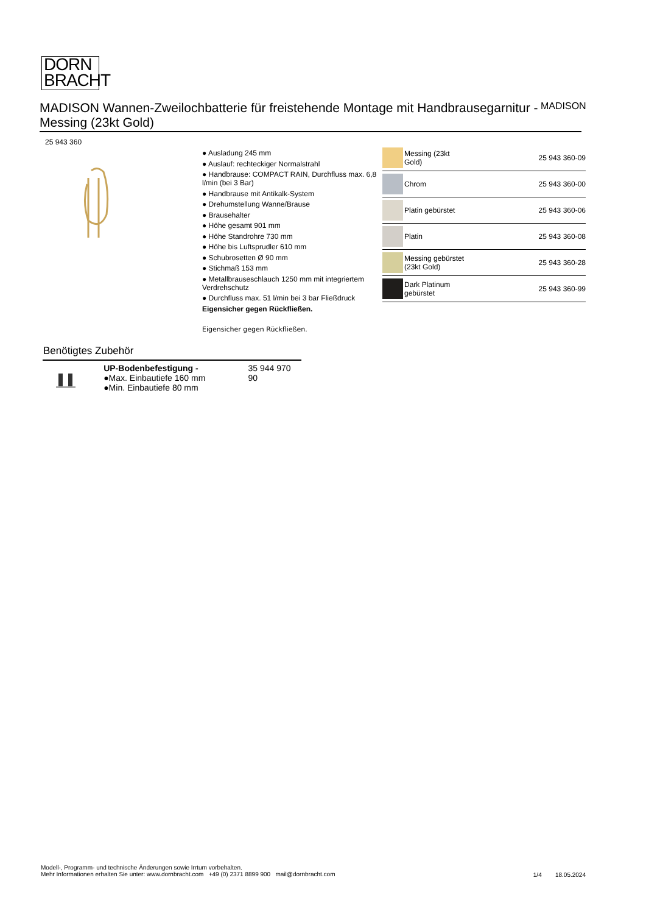DORN
BRACHT
MADISON Wannen-Zweilochbatterie für freistehende Montage mit Handbrausegarnitur - Messing (23kt Gold)
MADISON
25 943 360
● Ausladung 245 mm
● Auslauf: rechteckiger Normalstrahl
● Handbrause: COMPACT RAIN, Durchfluss max. 6,8 l/min (bei 3 Bar)
● Handbrause mit Antikalk-System
● Drehumstellung Wanne/Brause
● Brausehalter
● Höhe gesamt 901 mm
● Höhe Standrohre 730 mm
● Höhe bis Luftsprudler 610 mm
● Schubrosetten Ø 90 mm
● Stichmaß 153 mm
● Metallbrauseschlauch 1250 mm mit integriertem Verdrehschutz
● Durchfluss max. 51 l/min bei 3 bar Fließdruck
Eigensicher gegen Rückfließen.
Eigensicher gegen Rückfließen.
| | Messing (23kt Gold) | 25 943 360-09 |
| | Chrom | 25 943 360-00 |
| | Platin gebürstet | 25 943 360-06 |
| | Platin | 25 943 360-08 |
| | Messing gebürstet (23kt Gold) | 25 943 360-28 |
| | Dark Platinum gebürstet | 25 943 360-99 |
Benötigtes Zubehör
UP-Bodenbefestigung -
●Max. Einbautiefe 160 mm
●Min. Einbautiefe 80 mm
35 944 970 90
Modell-, Programm- und technische Änderungen sowie Irrtum vorbehalten.
Mehr Informationen erhalten Sie unter: www.dornbracht.com +49 (0) 2371 8899 900 mail@dornbracht.com
1/4 18.05.2024